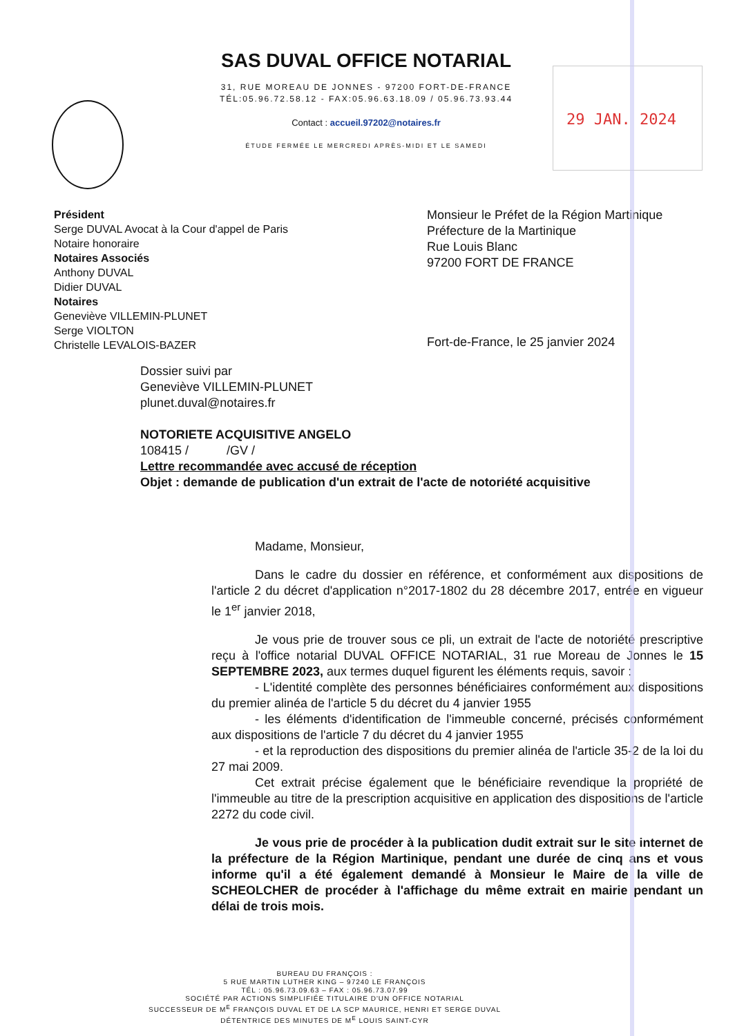SAS DUVAL OFFICE NOTARIAL
31, RUE MOREAU DE JONNES - 97200 FORT-DE-FRANCE
TÉL:05.96.72.58.12 - FAX:05.96.63.18.09 / 05.96.73.93.44
Contact : accueil.97202@notaires.fr
ÉTUDE FERMÉE LE MERCREDI APRÈS-MIDI ET LE SAMEDI
29 JAN. 2024
Président
Serge DUVAL Avocat à la Cour d'appel de Paris
Notaire honoraire
Notaires Associés
Anthony DUVAL
Didier DUVAL
Notaires
Geneviève VILLEMIN-PLUNET
Serge VIOLTON
Christelle LEVALOIS-BAZER
Monsieur le Préfet de la Région Martinique
Préfecture de la Martinique
Rue Louis Blanc
97200 FORT DE FRANCE
Fort-de-France, le 25 janvier 2024
Dossier suivi par
Geneviève VILLEMIN-PLUNET
plunet.duval@notaires.fr
NOTORIETE ACQUISITIVE ANGELO
108415 / /GV /
Lettre recommandée avec accusé de réception
Objet : demande de publication d'un extrait de l'acte de notoriété acquisitive
Madame, Monsieur,
Dans le cadre du dossier en référence, et conformément aux dispositions de l'article 2 du décret d'application n°2017-1802 du 28 décembre 2017, entrée en vigueur le 1<sup>er</sup> janvier 2018,
Je vous prie de trouver sous ce pli, un extrait de l'acte de notoriété prescriptive reçu à l'office notarial DUVAL OFFICE NOTARIAL, 31 rue Moreau de Jonnes le 15 SEPTEMBRE 2023, aux termes duquel figurent les éléments requis, savoir :
- L'identité complète des personnes bénéficiaires conformément aux dispositions du premier alinéa de l'article 5 du décret du 4 janvier 1955
- les éléments d'identification de l'immeuble concerné, précisés conformément aux dispositions de l'article 7 du décret du 4 janvier 1955
- et la reproduction des dispositions du premier alinéa de l'article 35-2 de la loi du 27 mai 2009.
Cet extrait précise également que le bénéficiaire revendique la propriété de l'immeuble au titre de la prescription acquisitive en application des dispositions de l'article 2272 du code civil.
Je vous prie de procéder à la publication dudit extrait sur le site internet de la préfecture de la Région Martinique, pendant une durée de cinq ans et vous informe qu'il a été également demandé à Monsieur le Maire de la ville de SCHEOLCHER de procéder à l'affichage du même extrait en mairie pendant un délai de trois mois.
BUREAU DU FRANÇOIS :
5 RUE MARTIN LUTHER KING – 97240 LE FRANÇOIS
TÉL : 05.96.73.09.63 – FAX : 05.96.73.07.99
SOCIÉTÉ PAR ACTIONS SIMPLIFIÉE TITULAIRE D'UN OFFICE NOTARIAL
SUCCESSEUR DE M<sup>E</sup> FRANÇOIS DUVAL ET DE LA SCP MAURICE, HENRI ET SERGE DUVAL
DÉTENTRICE DES MINUTES DE M<sup>E</sup> LOUIS SAINT-CYR